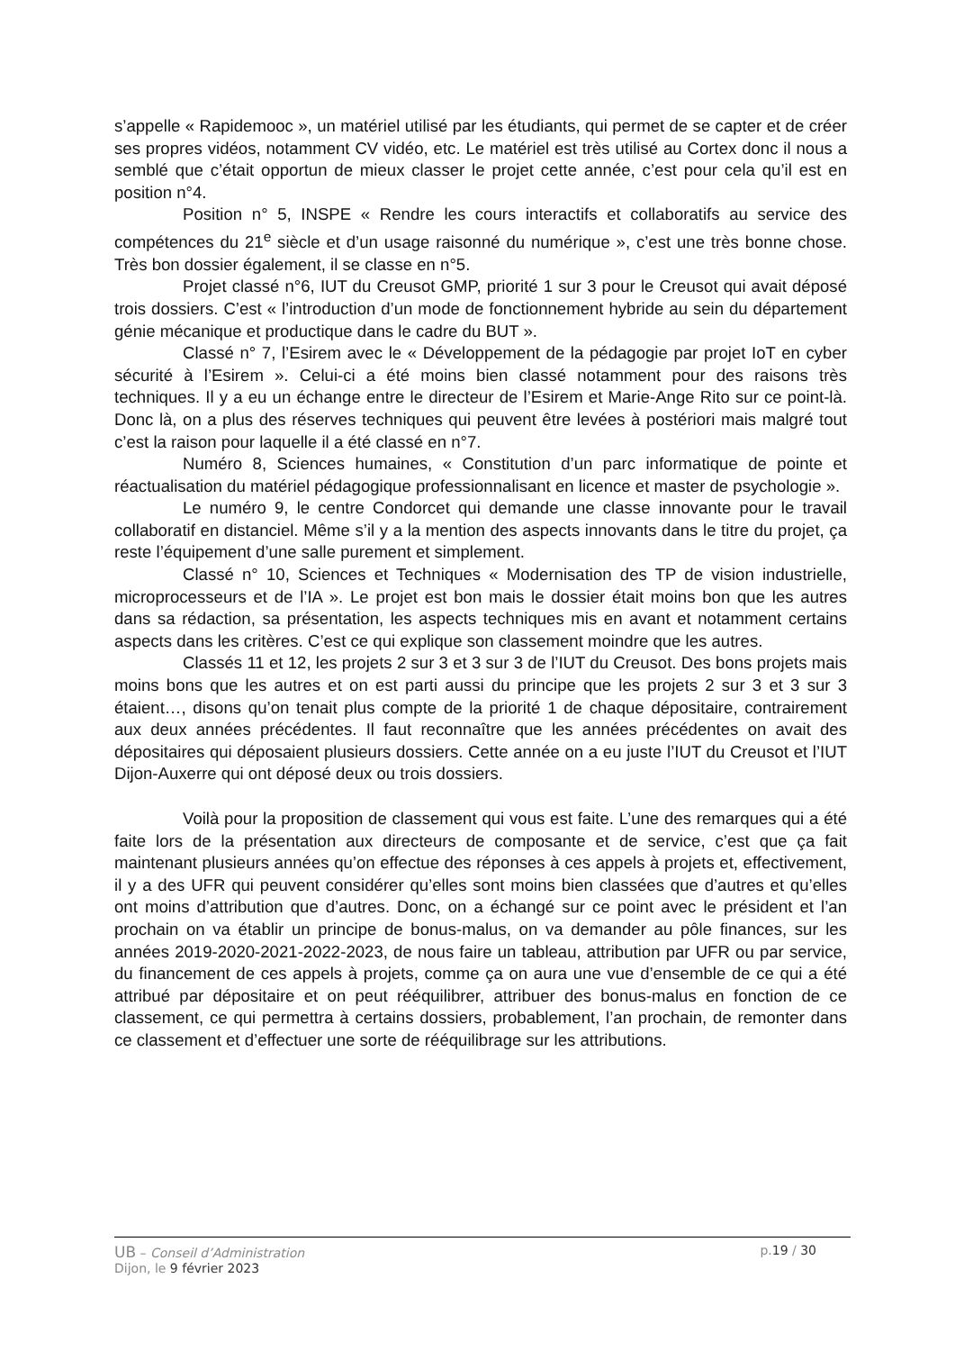s’appelle « Rapidemooc », un matériel utilisé par les étudiants, qui permet de se capter et de créer ses propres vidéos, notamment CV vidéo, etc. Le matériel est très utilisé au Cortex donc il nous a semblé que c’était opportun de mieux classer le projet cette année, c’est pour cela qu’il est en position n°4.
Position n° 5, INSPE « Rendre les cours interactifs et collaboratifs au service des compétences du 21<sup>e</sup> siècle et d’un usage raisonné du numérique », c’est une très bonne chose. Très bon dossier également, il se classe en n°5.
Projet classé n°6, IUT du Creusot GMP, priorité 1 sur 3 pour le Creusot qui avait déposé trois dossiers. C’est « l’introduction d’un mode de fonctionnement hybride au sein du département génie mécanique et productique dans le cadre du BUT ».
Classé n° 7, l’Esirem avec le « Développement de la pédagogie par projet IoT en cyber sécurité à l’Esirem ». Celui-ci a été moins bien classé notamment pour des raisons très techniques. Il y a eu un échange entre le directeur de l’Esirem et Marie-Ange Rito sur ce point-là. Donc là, on a plus des réserves techniques qui peuvent être levées à postériori mais malgré tout c’est la raison pour laquelle il a été classé en n°7.
Numéro 8, Sciences humaines, « Constitution d’un parc informatique de pointe et réactualisation du matériel pédagogique professionnalisant en licence et master de psychologie ».
Le numéro 9, le centre Condorcet qui demande une classe innovante pour le travail collaboratif en distanciel. Même s’il y a la mention des aspects innovants dans le titre du projet, ça reste l’équipement d’une salle purement et simplement.
Classé n° 10, Sciences et Techniques « Modernisation des TP de vision industrielle, microprocesseurs et de l’IA ». Le projet est bon mais le dossier était moins bon que les autres dans sa rédaction, sa présentation, les aspects techniques mis en avant et notamment certains aspects dans les critères. C’est ce qui explique son classement moindre que les autres.
Classés 11 et 12, les projets 2 sur 3 et 3 sur 3 de l’IUT du Creusot. Des bons projets mais moins bons que les autres et on est parti aussi du principe que les projets 2 sur 3 et 3 sur 3 étaient…, disons qu’on tenait plus compte de la priorité 1 de chaque dépositaire, contrairement aux deux années précédentes. Il faut reconnaître que les années précédentes on avait des dépositaires qui déposaient plusieurs dossiers. Cette année on a eu juste l’IUT du Creusot et l’IUT Dijon-Auxerre qui ont déposé deux ou trois dossiers.
Voilà pour la proposition de classement qui vous est faite. L’une des remarques qui a été faite lors de la présentation aux directeurs de composante et de service, c’est que ça fait maintenant plusieurs années qu’on effectue des réponses à ces appels à projets et, effectivement, il y a des UFR qui peuvent considérer qu’elles sont moins bien classées que d’autres et qu’elles ont moins d’attribution que d’autres. Donc, on a échangé sur ce point avec le président et l’an prochain on va établir un principe de bonus-malus, on va demander au pôle finances, sur les années 2019-2020-2021-2022-2023, de nous faire un tableau, attribution par UFR ou par service, du financement de ces appels à projets, comme ça on aura une vue d’ensemble de ce qui a été attribué par dépositaire et on peut rééquilibrer, attribuer des bonus-malus en fonction de ce classement, ce qui permettra à certains dossiers, probablement, l’an prochain, de remonter dans ce classement et d’effectuer une sorte de rééquilibrage sur les attributions.
UB – Conseil d’Administration p.19 / 30
Dijon, le 9 février 2023